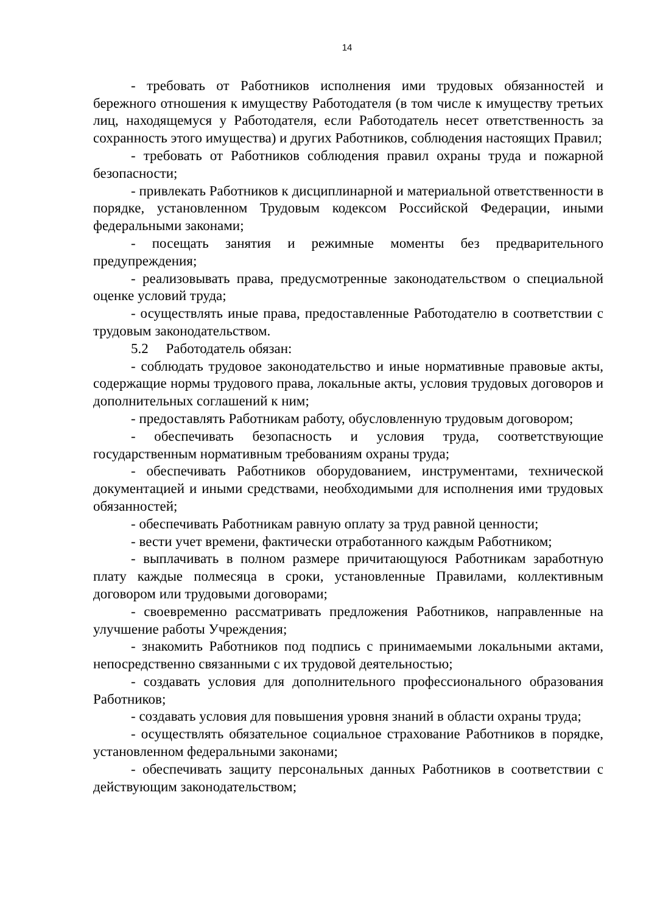14
- требовать от Работников исполнения ими трудовых обязанностей и бережного отношения к имуществу Работодателя (в том числе к имуществу третьих лиц, находящемуся у Работодателя, если Работодатель несет ответственность за сохранность этого имущества) и других Работников, соблюдения настоящих Правил;
- требовать от Работников соблюдения правил охраны труда и пожарной безопасности;
- привлекать Работников к дисциплинарной и материальной ответственности в порядке, установленном Трудовым кодексом Российской Федерации, иными федеральными законами;
- посещать занятия и режимные моменты без предварительного предупреждения;
- реализовывать права, предусмотренные законодательством о специальной оценке условий труда;
- осуществлять иные права, предоставленные Работодателю в соответствии с трудовым законодательством.
5.2 Работодатель обязан:
- соблюдать трудовое законодательство и иные нормативные правовые акты, содержащие нормы трудового права, локальные акты, условия трудовых договоров и дополнительных соглашений к ним;
- предоставлять Работникам работу, обусловленную трудовым договором;
- обеспечивать безопасность и условия труда, соответствующие государственным нормативным требованиям охраны труда;
- обеспечивать Работников оборудованием, инструментами, технической документацией и иными средствами, необходимыми для исполнения ими трудовых обязанностей;
- обеспечивать Работникам равную оплату за труд равной ценности;
- вести учет времени, фактически отработанного каждым Работником;
- выплачивать в полном размере причитающуюся Работникам заработную плату каждые полмесяца в сроки, установленные Правилами, коллективным договором или трудовыми договорами;
- своевременно рассматривать предложения Работников, направленные на улучшение работы Учреждения;
- знакомить Работников под подпись с принимаемыми локальными актами, непосредственно связанными с их трудовой деятельностью;
- создавать условия для дополнительного профессионального образования Работников;
- создавать условия для повышения уровня знаний в области охраны труда;
- осуществлять обязательное социальное страхование Работников в порядке, установленном федеральными законами;
- обеспечивать защиту персональных данных Работников в соответствии с действующим законодательством;